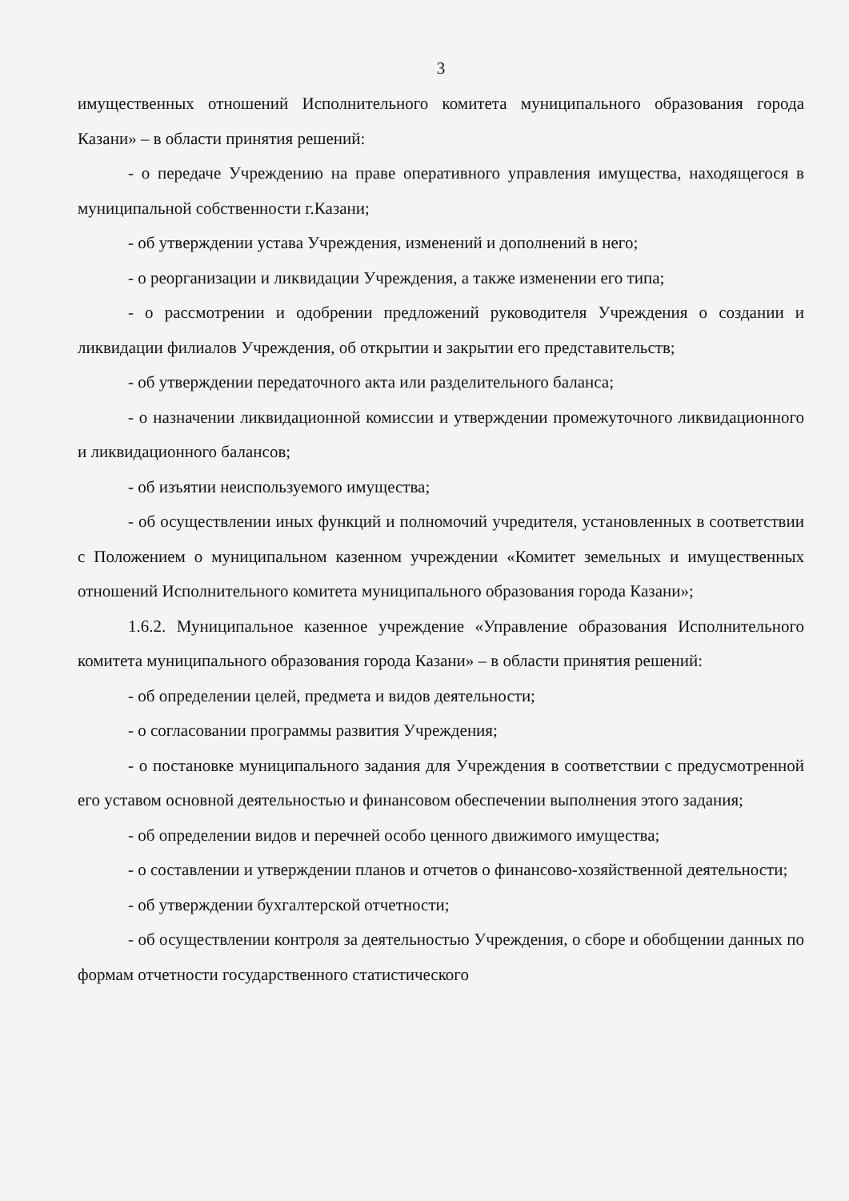3
имущественных отношений Исполнительного комитета муниципального образования города Казани» – в области принятия решений:
- о передаче Учреждению на праве оперативного управления имущества, находящегося в муниципальной собственности г.Казани;
- об утверждении устава Учреждения, изменений и дополнений в него;
- о реорганизации и ликвидации Учреждения, а также изменении его типа;
- о рассмотрении и одобрении предложений руководителя Учреждения о создании и ликвидации филиалов Учреждения, об открытии и закрытии его представительств;
- об утверждении передаточного акта или разделительного баланса;
- о назначении ликвидационной комиссии и утверждении промежуточного ликвидационного и ликвидационного балансов;
- об изъятии неиспользуемого имущества;
- об осуществлении иных функций и полномочий учредителя, установленных в соответствии с Положением о муниципальном казенном учреждении «Комитет земельных и имущественных отношений Исполнительного комитета муниципального образования города Казани»;
1.6.2. Муниципальное казенное учреждение «Управление образования Исполнительного комитета муниципального образования города Казани» – в области принятия решений:
- об определении целей, предмета и видов деятельности;
- о согласовании программы развития Учреждения;
- о постановке муниципального задания для Учреждения в соответствии с предусмотренной его уставом основной деятельностью и финансовом обеспечении выполнения этого задания;
- об определении видов и перечней особо ценного движимого имущества;
- о составлении и утверждении планов и отчетов о финансово-хозяйственной деятельности;
- об утверждении бухгалтерской отчетности;
- об осуществлении контроля за деятельностью Учреждения, о сборе и обобщении данных по формам отчетности государственного статистического